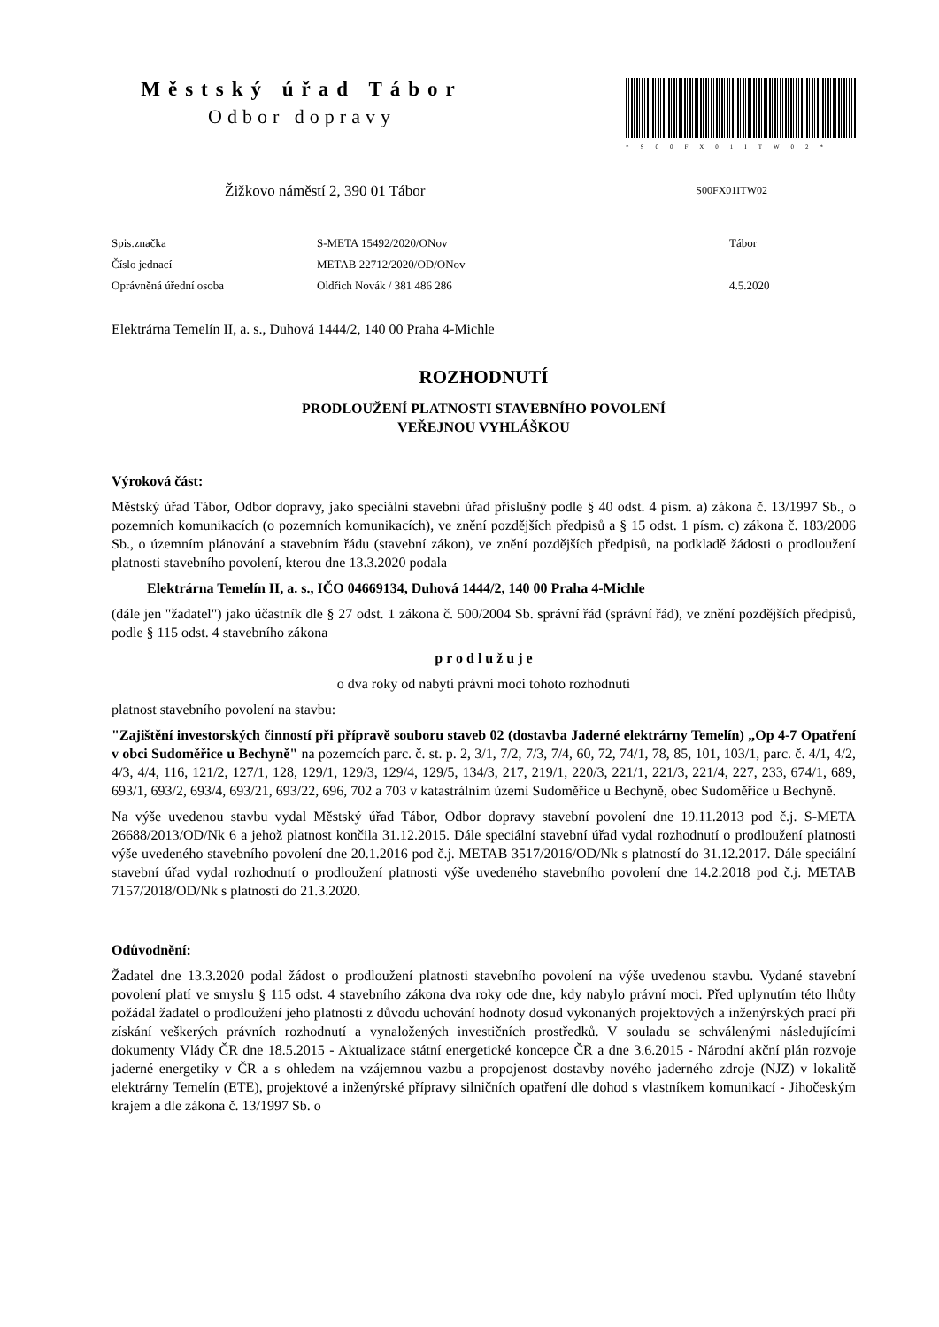Městský úřad Tábor
Odbor dopravy
*S00FX01ITW02*
Žižkovo náměstí 2, 390 01 Tábor S00FX01ITW02
Spis.značka S-META 15492/2020/ONov Tábor Číslo jednací METAB 22712/2020/OD/ONov Oprávněná úřední osoba Oldřich Novák / 381 486 286 4.5.2020
Elektrárna Temelín II, a. s., Duhová 1444/2, 140 00 Praha 4-Michle
ROZHODNUTÍ
PRODLOUŽENÍ PLATNOSTI STAVEBNÍHO POVOLENÍ
VEŘEJNOU VYHLÁŠKOU
Výroková část:
Městský úřad Tábor, Odbor dopravy, jako speciální stavební úřad příslušný podle § 40 odst. 4 písm. a) zákona č. 13/1997 Sb., o pozemních komunikacích (o pozemních komunikacích), ve znění pozdějších předpisů a § 15 odst. 1 písm. c) zákona č. 183/2006 Sb., o územním plánování a stavebním řádu (stavební zákon), ve znění pozdějších předpisů, na podkladě žádosti o prodloužení platnosti stavebního povolení, kterou dne 13.3.2020 podala
Elektrárna Temelín II, a. s., IČO 04669134, Duhová 1444/2, 140 00 Praha 4-Michle
(dále jen "žadatel") jako účastník dle § 27 odst. 1 zákona č. 500/2004 Sb. správní řád (správní řád), ve znění pozdějších předpisů, podle § 115 odst. 4 stavebního zákona
p r o d l u ž u j e
o dva roky od nabytí právní moci tohoto rozhodnutí
platnost stavebního povolení na stavbu:
"Zajištění investorských činností při přípravě souboru staveb 02 (dostavba Jaderné elektrárny Temelín) „Op 4-7 Opatření v obci Sudoměřice u Bechyně" na pozemcích parc. č. st. p. 2, 3/1, 7/2, 7/3, 7/4, 60, 72, 74/1, 78, 85, 101, 103/1, parc. č. 4/1, 4/2, 4/3, 4/4, 116, 121/2, 127/1, 128, 129/1, 129/3, 129/4, 129/5, 134/3, 217, 219/1, 220/3, 221/1, 221/3, 221/4, 227, 233, 674/1, 689, 693/1, 693/2, 693/4, 693/21, 693/22, 696, 702 a 703 v katastrálním území Sudoměřice u Bechyně, obec Sudoměřice u Bechyně.
Na výše uvedenou stavbu vydal Městský úřad Tábor, Odbor dopravy stavební povolení dne 19.11.2013 pod č.j. S-META 26688/2013/OD/Nk 6 a jehož platnost končila 31.12.2015. Dále speciální stavební úřad vydal rozhodnutí o prodloužení platnosti výše uvedeného stavebního povolení dne 20.1.2016 pod č.j. METAB 3517/2016/OD/Nk s platností do 31.12.2017. Dále speciální stavební úřad vydal rozhodnutí o prodloužení platnosti výše uvedeného stavebního povolení dne 14.2.2018 pod č.j. METAB 7157/2018/OD/Nk s platností do 21.3.2020.
Odůvodnění:
Žadatel dne 13.3.2020 podal žádost o prodloužení platnosti stavebního povolení na výše uvedenou stavbu. Vydané stavební povolení platí ve smyslu § 115 odst. 4 stavebního zákona dva roky ode dne, kdy nabylo právní moci. Před uplynutím této lhůty požádal žadatel o prodloužení jeho platnosti z důvodu uchování hodnoty dosud vykonaných projektových a inženýrských prací při získání veškerých právních rozhodnutí a vynaložených investičních prostředků. V souladu se schválenými následujícími dokumenty Vlády ČR dne 18.5.2015 - Aktualizace státní energetické koncepce ČR a dne 3.6.2015 - Národní akční plán rozvoje jaderné energetiky v ČR a s ohledem na vzájemnou vazbu a propojenost dostavby nového jaderného zdroje (NJZ) v lokalitě elektrárny Temelín (ETE), projektové a inženýrské přípravy silničních opatření dle dohod s vlastníkem komunikací - Jihočeským krajem a dle zákona č. 13/1997 Sb. o